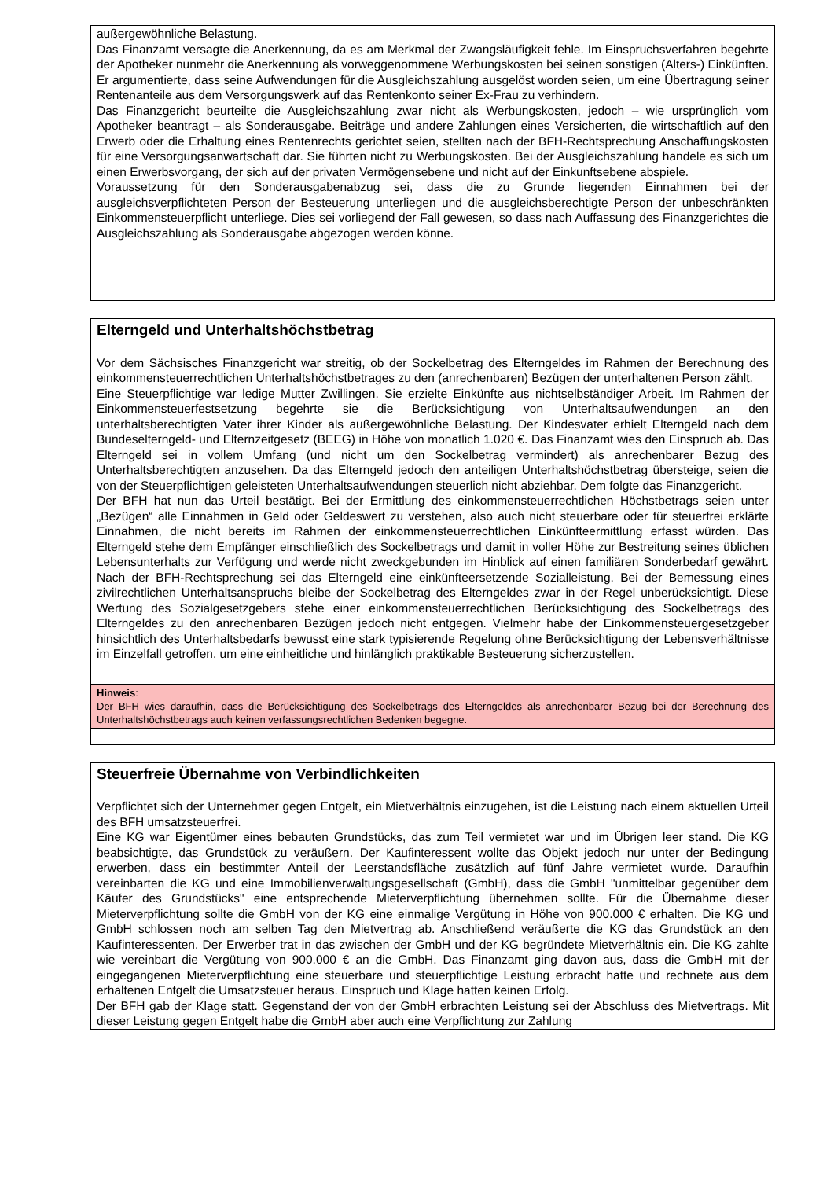außergewöhnliche Belastung.
Das Finanzamt versagte die Anerkennung, da es am Merkmal der Zwangsläufigkeit fehle. Im Einspruchsverfahren begehrte der Apotheker nunmehr die Anerkennung als vorweggenommene Werbungskosten bei seinen sonstigen (Alters-) Einkünften. Er argumentierte, dass seine Aufwendungen für die Ausgleichszahlung ausgelöst worden seien, um eine Übertragung seiner Rentenanteile aus dem Versorgungswerk auf das Rentenkonto seiner Ex-Frau zu verhindern.
Das Finanzgericht beurteilte die Ausgleichszahlung zwar nicht als Werbungskosten, jedoch – wie ursprünglich vom Apotheker beantragt – als Sonderausgabe. Beiträge und andere Zahlungen eines Versicherten, die wirtschaftlich auf den Erwerb oder die Erhaltung eines Rentenrechts gerichtet seien, stellten nach der BFH-Rechtsprechung Anschaffungskosten für eine Versorgungsanwartschaft dar. Sie führten nicht zu Werbungskosten. Bei der Ausgleichszahlung handele es sich um einen Erwerbsvorgang, der sich auf der privaten Vermögensebene und nicht auf der Einkunftsebene abspiele.
Voraussetzung für den Sonderausgabenabzug sei, dass die zu Grunde liegenden Einnahmen bei der ausgleichsverpflichteten Person der Besteuerung unterliegen und die ausgleichsberechtigte Person der unbeschränkten Einkommensteuerpflicht unterliege. Dies sei vorliegend der Fall gewesen, so dass nach Auffassung des Finanzgerichtes die Ausgleichszahlung als Sonderausgabe abgezogen werden könne.
Elterngeld und Unterhaltshöchstbetrag
Vor dem Sächsisches Finanzgericht war streitig, ob der Sockelbetrag des Elterngeldes im Rahmen der Berechnung des einkommensteuerrechtlichen Unterhaltshöchstbetrages zu den (anrechenbaren) Bezügen der unterhaltenen Person zählt.
Eine Steuerpflichtige war ledige Mutter Zwillingen. Sie erzielte Einkünfte aus nichtselbständiger Arbeit. Im Rahmen der Einkommensteuerfestsetzung begehrte sie die Berücksichtigung von Unterhaltsaufwendungen an den unterhaltsberechtigten Vater ihrer Kinder als außergewöhnliche Belastung. Der Kindesvater erhielt Elterngeld nach dem Bundeselterngeld- und Elternzeitgesetz (BEEG) in Höhe von monatlich 1.020 €. Das Finanzamt wies den Einspruch ab. Das Elterngeld sei in vollem Umfang (und nicht um den Sockelbetrag vermindert) als anrechenbarer Bezug des Unterhaltsberechtigten anzusehen. Da das Elterngeld jedoch den anteiligen Unterhaltshöchstbetrag übersteige, seien die von der Steuerpflichtigen geleisteten Unterhaltsaufwendungen steuerlich nicht abziehbar. Dem folgte das Finanzgericht.
Der BFH hat nun das Urteil bestätigt. Bei der Ermittlung des einkommensteuerrechtlichen Höchstbetrags seien unter „Bezügen“ alle Einnahmen in Geld oder Geldeswert zu verstehen, also auch nicht steuerbare oder für steuerfrei erklärte Einnahmen, die nicht bereits im Rahmen der einkommensteuerrechtlichen Einkünfteermittlung erfasst würden. Das Elterngeld stehe dem Empfänger einschließlich des Sockelbetrags und damit in voller Höhe zur Bestreitung seines üblichen Lebensunterhalts zur Verfügung und werde nicht zweckgebunden im Hinblick auf einen familiären Sonderbedarf gewährt. Nach der BFH-Rechtsprechung sei das Elterngeld eine einkünfteersetzende Sozialleistung. Bei der Bemessung eines zivilrechtlichen Unterhaltsanspruchs bleibe der Sockelbetrag des Elterngeldes zwar in der Regel unberücksichtigt. Diese Wertung des Sozialgesetzgebers stehe einer einkommensteuerrechtlichen Berücksichtigung des Sockelbetrags des Elterngeldes zu den anrechenbaren Bezügen jedoch nicht entgegen. Vielmehr habe der Einkommensteuergesetzgeber hinsichtlich des Unterhaltsbedarfs bewusst eine stark typisierende Regelung ohne Berücksichtigung der Lebensverhältnisse im Einzelfall getroffen, um eine einheitliche und hinlänglich praktikable Besteuerung sicherzustellen.
Hinweis:
Der BFH wies daraufhin, dass die Berücksichtigung des Sockelbetrags des Elterngeldes als anrechenbarer Bezug bei der Berechnung des Unterhaltshöchstbetrags auch keinen verfassungsrechtlichen Bedenken begegne.
Steuerfreie Übernahme von Verbindlichkeiten
Verpflichtet sich der Unternehmer gegen Entgelt, ein Mietverhältnis einzugehen, ist die Leistung nach einem aktuellen Urteil des BFH umsatzsteuerfrei.
Eine KG war Eigentümer eines bebauten Grundstücks, das zum Teil vermietet war und im Übrigen leer stand. Die KG beabsichtigte, das Grundstück zu veräußern. Der Kaufinteressent wollte das Objekt jedoch nur unter der Bedingung erwerben, dass ein bestimmter Anteil der Leerstandsfläche zusätzlich auf fünf Jahre vermietet wurde. Daraufhin vereinbarten die KG und eine Immobilienverwaltungsgesellschaft (GmbH), dass die GmbH "unmittelbar gegenüber dem Käufer des Grundstücks" eine entsprechende Mieterverpflichtung übernehmen sollte. Für die Übernahme dieser Mieterverpflichtung sollte die GmbH von der KG eine einmalige Vergütung in Höhe von 900.000 € erhalten. Die KG und GmbH schlossen noch am selben Tag den Mietvertrag ab. Anschließend veräußerte die KG das Grundstück an den Kaufinteressenten. Der Erwerber trat in das zwischen der GmbH und der KG begründete Mietverhältnis ein. Die KG zahlte wie vereinbart die Vergütung von 900.000 € an die GmbH. Das Finanzamt ging davon aus, dass die GmbH mit der eingegangenen Mieterverpflichtung eine steuerbare und steuerpflichtige Leistung erbracht hatte und rechnete aus dem erhaltenen Entgelt die Umsatzsteuer heraus. Einspruch und Klage hatten keinen Erfolg.
Der BFH gab der Klage statt. Gegenstand der von der GmbH erbrachten Leistung sei der Abschluss des Mietvertrags. Mit dieser Leistung gegen Entgelt habe die GmbH aber auch eine Verpflichtung zur Zahlung